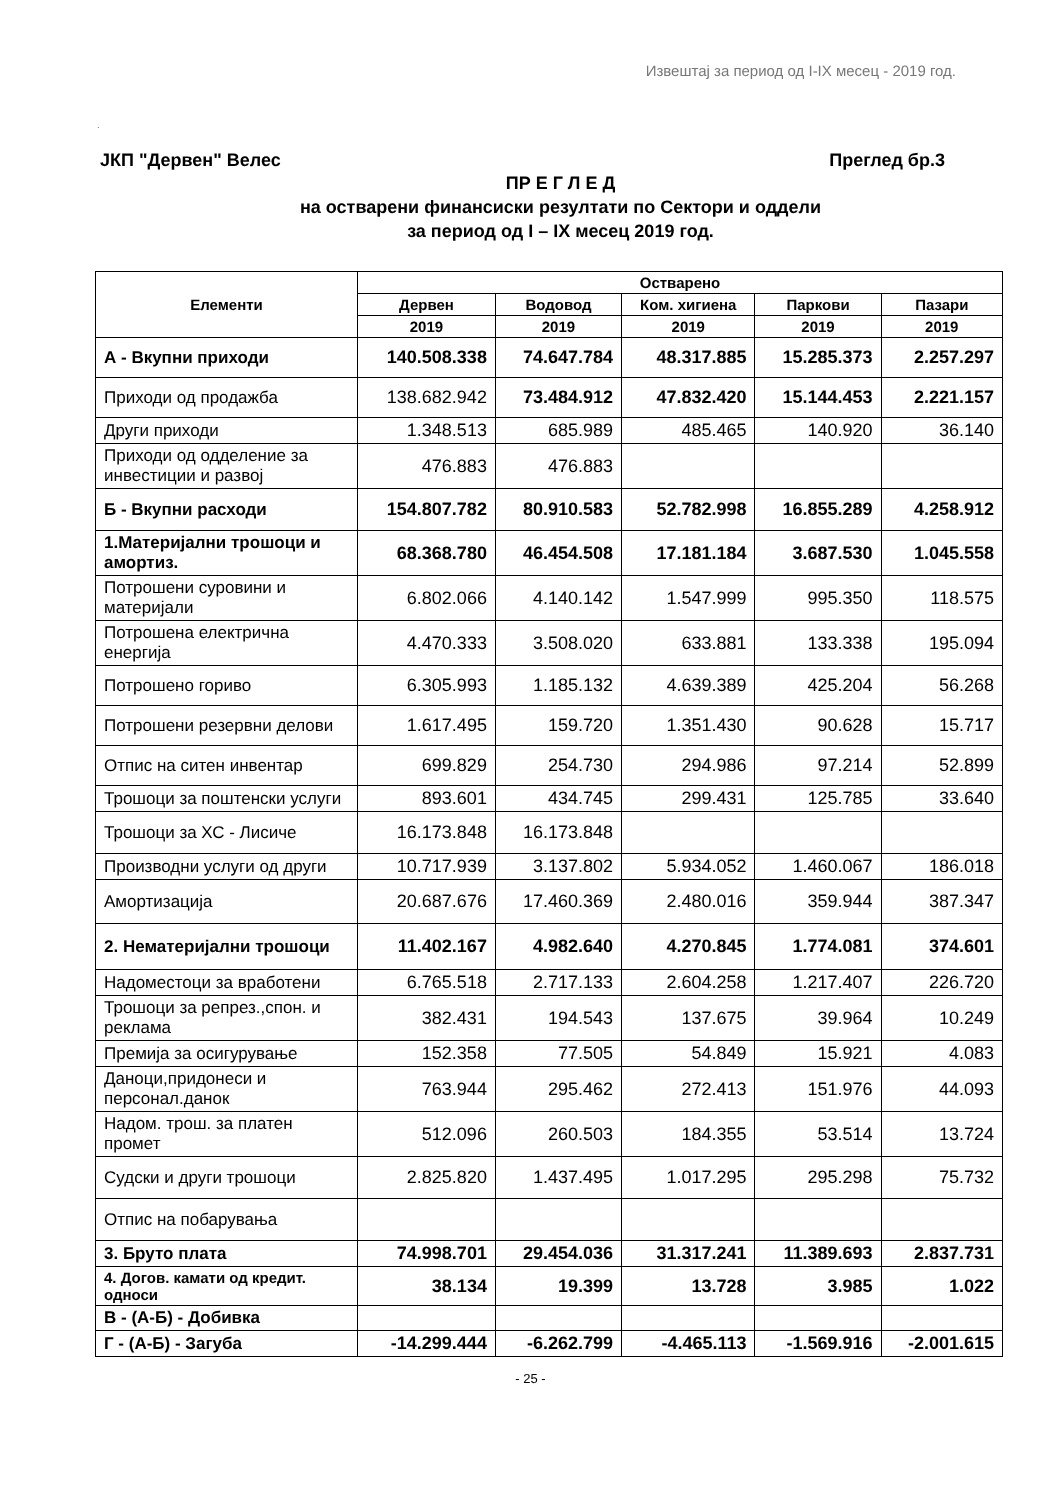Извештај за период од I-IX месец - 2019 год.
.
ЈКП "Дервен" Велес Преглед бр.3
ПР Е Г Л Е Д
на остварени финансиски резултати по Сектори и оддели
за период од I – IX месец 2019 год.
| Елементи | Остварено | | | | |
| --- | --- | --- | --- | --- | --- |
| | Дервен | Водовод | Ком. хигиена | Паркови | Пазари |
| | 2019 | 2019 | 2019 | 2019 | 2019 |
| А - Вкупни приходи | 140.508.338 | 74.647.784 | 48.317.885 | 15.285.373 | 2.257.297 |
| Приходи од продажба | 138.682.942 | 73.484.912 | 47.832.420 | 15.144.453 | 2.221.157 |
| Други приходи | 1.348.513 | 685.989 | 485.465 | 140.920 | 36.140 |
| Приходи од одделение за инвестиции и развој | 476.883 | 476.883 | | | |
| Б - Вкупни расходи | 154.807.782 | 80.910.583 | 52.782.998 | 16.855.289 | 4.258.912 |
| 1.Материјални трошоци и амортиз. | 68.368.780 | 46.454.508 | 17.181.184 | 3.687.530 | 1.045.558 |
| Потрошени суровини и материјали | 6.802.066 | 4.140.142 | 1.547.999 | 995.350 | 118.575 |
| Потрошена електрична енергија | 4.470.333 | 3.508.020 | 633.881 | 133.338 | 195.094 |
| Потрошено гориво | 6.305.993 | 1.185.132 | 4.639.389 | 425.204 | 56.268 |
| Потрошени резервни делови | 1.617.495 | 159.720 | 1.351.430 | 90.628 | 15.717 |
| Отпис на ситен инвентар | 699.829 | 254.730 | 294.986 | 97.214 | 52.899 |
| Трошоци за поштенски услуги | 893.601 | 434.745 | 299.431 | 125.785 | 33.640 |
| Трошоци за ХС - Лисиче | 16.173.848 | 16.173.848 | | | |
| Производни услуги од други | 10.717.939 | 3.137.802 | 5.934.052 | 1.460.067 | 186.018 |
| Амортизација | 20.687.676 | 17.460.369 | 2.480.016 | 359.944 | 387.347 |
| 2. Нематеријални трошоци | 11.402.167 | 4.982.640 | 4.270.845 | 1.774.081 | 374.601 |
| Надоместоци за вработени | 6.765.518 | 2.717.133 | 2.604.258 | 1.217.407 | 226.720 |
| Трошоци за репрез.,спон. и реклама | 382.431 | 194.543 | 137.675 | 39.964 | 10.249 |
| Премија за осигурување | 152.358 | 77.505 | 54.849 | 15.921 | 4.083 |
| Даноци,придонеси и персонал.данок | 763.944 | 295.462 | 272.413 | 151.976 | 44.093 |
| Надом. трош. за платен промет | 512.096 | 260.503 | 184.355 | 53.514 | 13.724 |
| Судски и други трошоци | 2.825.820 | 1.437.495 | 1.017.295 | 295.298 | 75.732 |
| Отпис на побарувања | | | | | |
| 3. Бруто плата | 74.998.701 | 29.454.036 | 31.317.241 | 11.389.693 | 2.837.731 |
| 4. Догов. камати од кредит. односи | 38.134 | 19.399 | 13.728 | 3.985 | 1.022 |
| В - (А-Б) - Добивка | | | | | |
| Г - (А-Б) - Загуба | -14.299.444 | -6.262.799 | -4.465.113 | -1.569.916 | -2.001.615 |
- 25 -